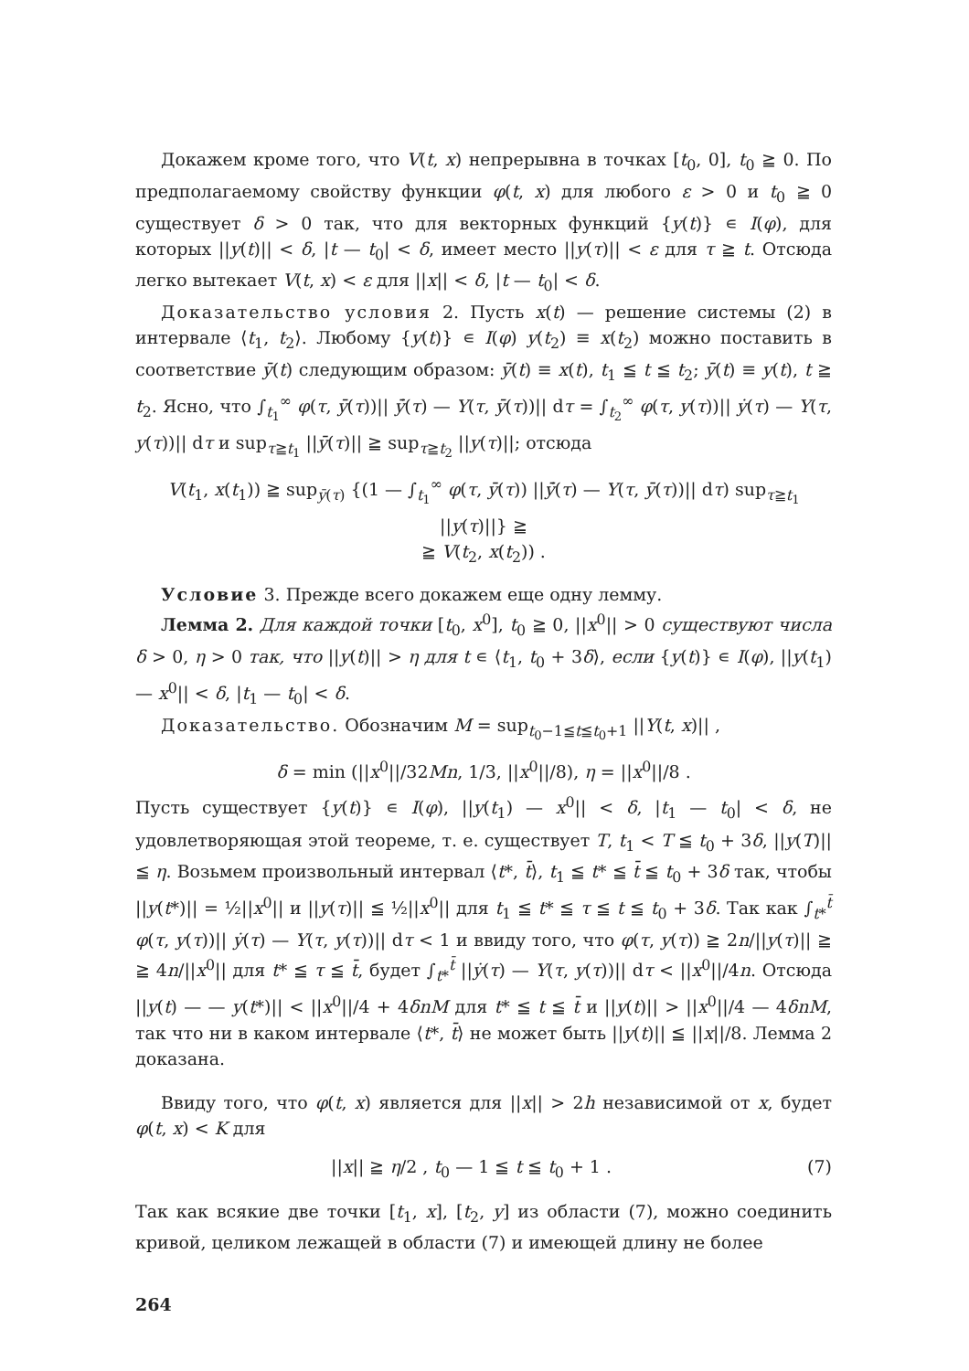Докажем кроме того, что V(t, x) непрерывна в точках [t<sub>0</sub>, 0], t<sub>0</sub> ≧ 0. По предполагаемому свойству функции φ(t, x) для любого ε > 0 и t<sub>0</sub> ≧ 0 существует δ > 0 так, что для векторных функций {y(t)} ∊ I(φ), для которых ||y(t)|| < δ, |t — t<sub>0</sub>| < δ, имеет место ||y(τ)|| < ε для τ ≧ t. Отсюда легко вытекает V(t, x) < ε для ||x|| < δ, |t — t<sub>0</sub>| < δ.
Доказательство условия 2. Пусть x(t) — решение системы (2) в интервале ⟨t<sub>1</sub>, t<sub>2</sub>⟩. Любому {y(t)} ∊ I(φ) y(t<sub>2</sub>) ≡ x(t<sub>2</sub>) можно поставить в соответствие ȳ(t) следующим образом: ȳ(t) ≡ x(t), t<sub>1</sub> ≦ t ≦ t<sub>2</sub>; ȳ(t) ≡ y(t), t ≧ t<sub>2</sub>. Ясно, что ∫<sub>t<sub>1</sub></sub><sup>∞</sup> φ(τ, ȳ(τ))|| ȳ̇(τ) — Y(τ, ȳ(τ))|| dτ = ∫<sub>t<sub>2</sub></sub><sup>∞</sup> φ(τ, y(τ))|| ẏ(τ) — Y(τ, y(τ))|| dτ и sup<sub>τ≧t<sub>1</sub></sub> ||ȳ(τ)|| ≧ sup<sub>τ≧t<sub>2</sub></sub> ||y(τ)||; отсюда
V(t<sub>1</sub>, x(t<sub>1</sub>)) ≧ sup<sub>ȳ(τ)</sub> {(1 — ∫<sub>t<sub>1</sub></sub><sup>∞</sup> φ(τ, ȳ(τ)) ||ȳ̇(τ) — Y(τ, ȳ(τ))|| dτ) sup<sub>τ≧t<sub>1</sub></sub> ||y(τ)||} ≧
≧ V(t<sub>2</sub>, x(t<sub>2</sub>)) .
Условие 3. Прежде всего докажем еще одну лемму.
Лемма 2. Для каждой точки [t<sub>0</sub>, x<sup>0</sup>], t<sub>0</sub> ≧ 0, ||x<sup>0</sup>|| > 0 существуют числа δ > 0, η > 0 так, что ||y(t)|| > η для t ∊ ⟨t<sub>1</sub>, t<sub>0</sub> + 3δ⟩, если {y(t)} ∊ I(φ), ||y(t<sub>1</sub>) — x<sup>0</sup>|| < δ, |t<sub>1</sub> — t<sub>0</sub>| < δ.
Доказательство. Обозначим M = sup<sub>t<sub>0</sub>−1≦t≦t<sub>0</sub>+1</sub> ||Y(t, x)|| ,
δ = min (||x<sup>0</sup>||/32Mn, 1/3, ||x<sup>0</sup>||/8), η = ||x<sup>0</sup>||/8 .
Пусть существует {y(t)} ∊ I(φ), ||y(t<sub>1</sub>) — x<sup>0</sup>|| < δ, |t<sub>1</sub> — t<sub>0</sub>| < δ, не удовлетворяющая этой теореме, т. е. существует T, t<sub>1</sub> < T ≦ t<sub>0</sub> + 3δ, ||y(T)|| ≦ η. Возьмем произвольный интервал ⟨t*, t̄⟩, t<sub>1</sub> ≦ t* ≦ t̄ ≦ t<sub>0</sub> + 3δ так, чтобы ||y(t*)|| = ½||x<sup>0</sup>|| и ||y(τ)|| ≦ ½||x<sup>0</sup>|| для t<sub>1</sub> ≦ t* ≦ τ ≦ t ≦ t<sub>0</sub> + 3δ. Так как ∫<sub>t*</sub><sup>t̄</sup> φ(τ, y(τ))|| ẏ(τ) — Y(τ, y(τ))|| dτ < 1 и ввиду того, что φ(τ, y(τ)) ≧ 2n/||y(τ)|| ≧ ≧ 4n/||x<sup>0</sup>|| для t* ≦ τ ≦ t̄, будет ∫<sub>t*</sub><sup>t̄</sup> ||ẏ(τ) — Y(τ, y(τ))|| dτ < ||x<sup>0</sup>||/4n. Отсюда ||y(t) — — y(t*)|| < ||x<sup>0</sup>||/4 + 4δnM для t* ≦ t ≦ t̄ и ||y(t)|| > ||x<sup>0</sup>||/4 — 4δnM, так что ни в каком интервале ⟨t*, t̄⟩ не может быть ||y(t)|| ≦ ||x||/8. Лемма 2 доказана.
Ввиду того, что φ(t, x) является для ||x|| > 2h независимой от x, будет φ(t, x) < K для
||x|| ≧ η/2 , t<sub>0</sub> — 1 ≦ t ≦ t<sub>0</sub> + 1 . (7)
Так как всякие две точки [t<sub>1</sub>, x], [t<sub>2</sub>, y] из области (7), можно соединить кривой, целиком лежащей в области (7) и имеющей длину не более
264